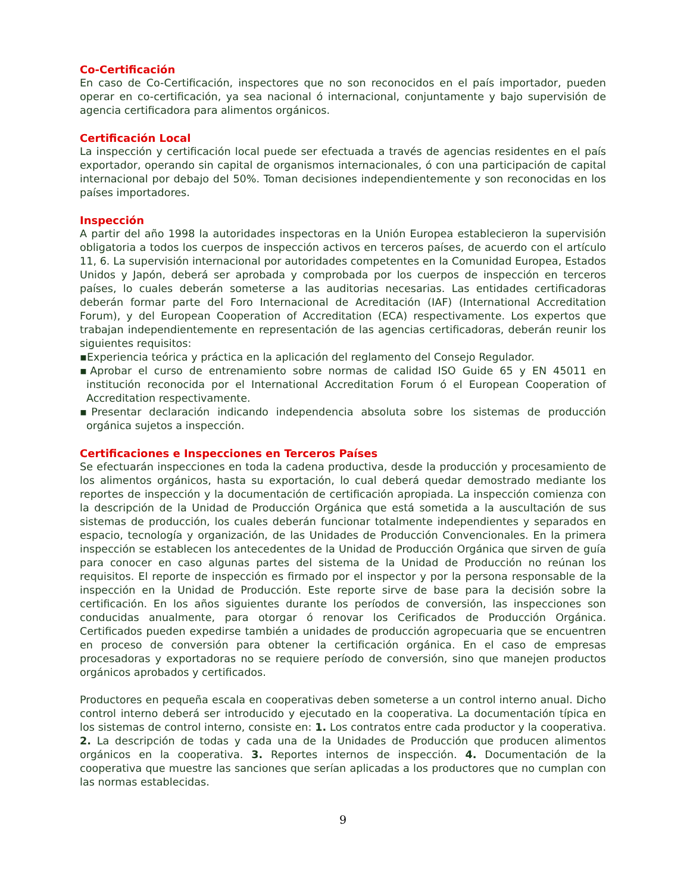Co-Certificación
En caso de Co-Certificación, inspectores que no son reconocidos en el país importador, pueden operar en co-certificación, ya sea nacional ó internacional, conjuntamente y bajo supervisión de agencia certificadora para alimentos orgánicos.
Certificación Local
La inspección y certificación local puede ser efectuada a través de agencias residentes en el país exportador, operando sin capital de organismos internacionales, ó con una participación de capital internacional por debajo del 50%. Toman decisiones independientemente y son reconocidas en los países importadores.
Inspección
A partir del año 1998 la autoridades inspectoras en la Unión Europea establecieron la supervisión obligatoria a todos los cuerpos de inspección activos en terceros países, de acuerdo con el artículo 11, 6. La supervisión internacional por autoridades competentes en la Comunidad Europea, Estados Unidos y Japón, deberá ser aprobada y comprobada por los cuerpos de inspección en terceros países, lo cuales deberán someterse a las auditorias necesarias. Las entidades certificadoras deberán formar parte del Foro Internacional de Acreditación (IAF) (International Accreditation Forum), y del European Cooperation of Accreditation (ECA) respectivamente. Los expertos que trabajan independientemente en representación de las agencias certificadoras, deberán reunir los siguientes requisitos:
▪Experiencia teórica y práctica en la aplicación del reglamento del Consejo Regulador.
▪Aprobar el curso de entrenamiento sobre normas de calidad ISO Guide 65 y EN 45011 en institución reconocida por el International Accreditation Forum ó el European Cooperation of Accreditation respectivamente.
▪Presentar declaración indicando independencia absoluta sobre los sistemas de producción orgánica sujetos a inspección.
Certificaciones e Inspecciones en Terceros Países
Se efectuarán inspecciones en toda la cadena productiva, desde la producción y procesamiento de los alimentos orgánicos, hasta su exportación, lo cual deberá quedar demostrado mediante los reportes de inspección y la documentación de certificación apropiada. La inspección comienza con la descripción de la Unidad de Producción Orgánica que está sometida a la auscultación de sus sistemas de producción, los cuales deberán funcionar totalmente independientes y separados en espacio, tecnología y organización, de las Unidades de Producción Convencionales. En la primera inspección se establecen los antecedentes de la Unidad de Producción Orgánica que sirven de guía para conocer en caso algunas partes del sistema de la Unidad de Producción no reúnan los requisitos. El reporte de inspección es firmado por el inspector y por la persona responsable de la inspección en la Unidad de Producción. Este reporte sirve de base para la decisión sobre la certificación. En los años siguientes durante los períodos de conversión, las inspecciones son conducidas anualmente, para otorgar ó renovar los Cerificados de Producción Orgánica. Certificados pueden expedirse también a unidades de producción agropecuaria que se encuentren en proceso de conversión para obtener la certificación orgánica. En el caso de empresas procesadoras y exportadoras no se requiere período de conversión, sino que manejen productos orgánicos aprobados y certificados.
Productores en pequeña escala en cooperativas deben someterse a un control interno anual. Dicho control interno deberá ser introducido y ejecutado en la cooperativa. La documentación típica en los sistemas de control interno, consiste en: 1. Los contratos entre cada productor y la cooperativa. 2. La descripción de todas y cada una de la Unidades de Producción que producen alimentos orgánicos en la cooperativa. 3. Reportes internos de inspección. 4. Documentación de la cooperativa que muestre las sanciones que serían aplicadas a los productores que no cumplan con las normas establecidas.
9